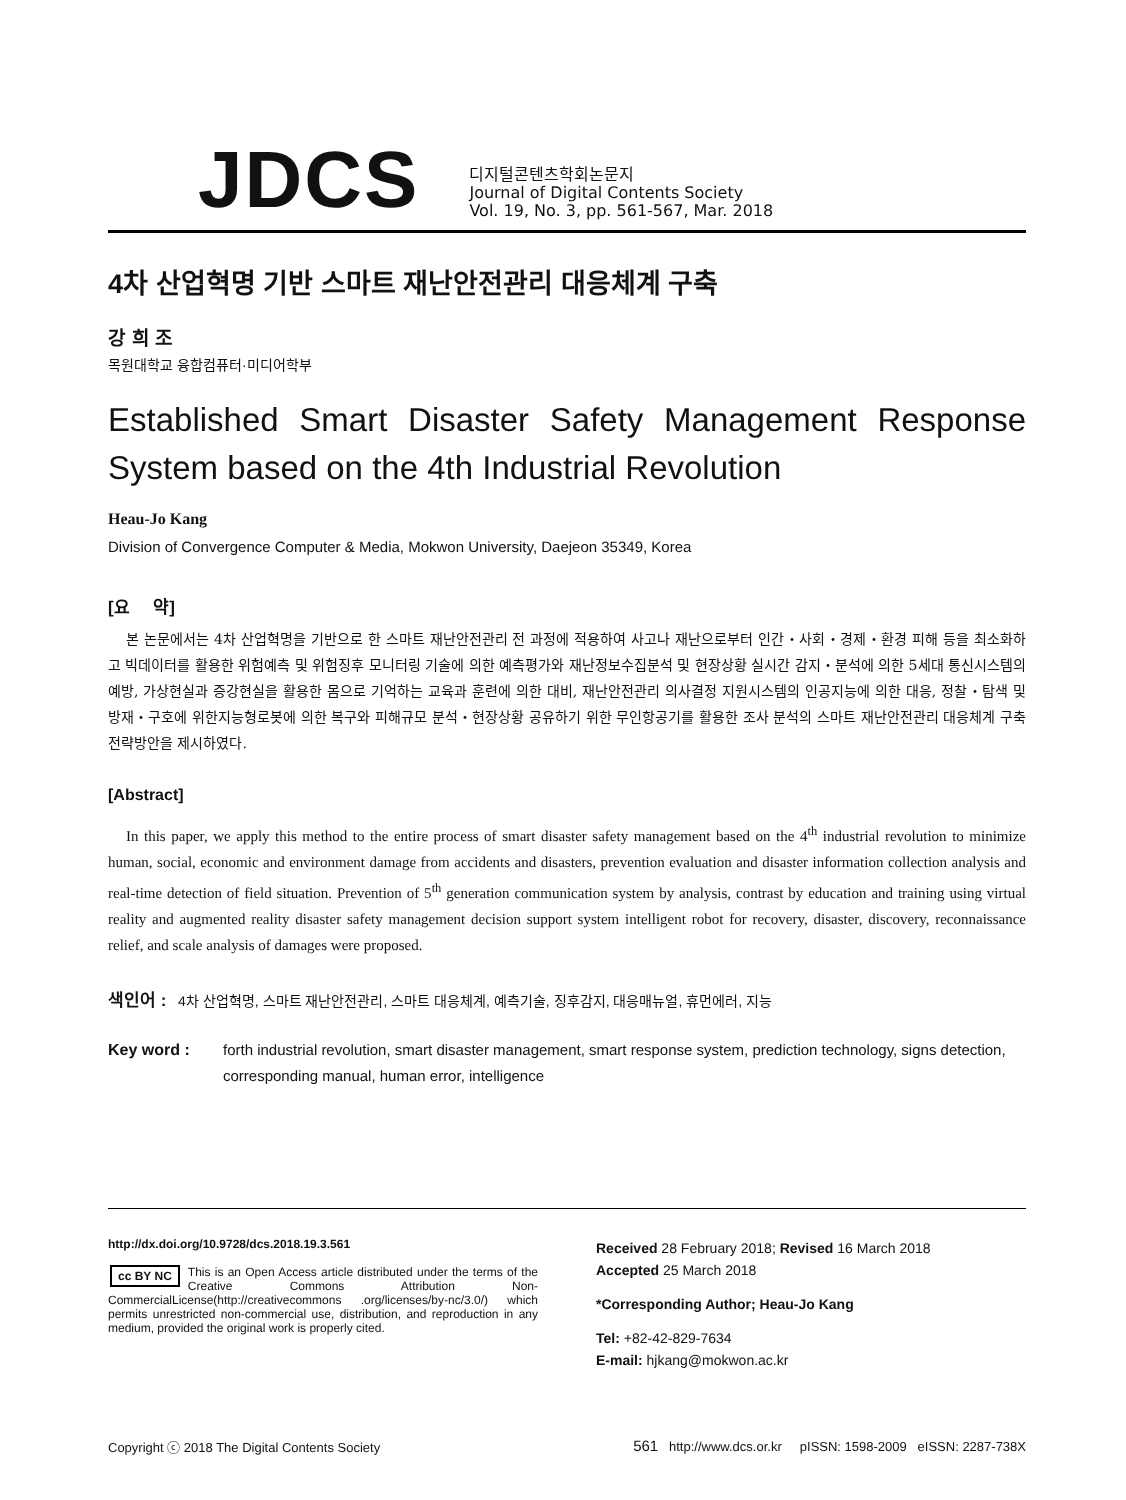JDCS
디지털콘텐츠학회논문지
Journal of Digital Contents Society
Vol. 19, No. 3, pp. 561-567, Mar. 2018
4차 산업혁명 기반 스마트 재난안전관리 대응체계 구축
강 희 조
목원대학교 융합컴퓨터·미디어학부
Established Smart Disaster Safety Management Response System based on the 4th Industrial Revolution
Heau-Jo Kang
Division of Convergence Computer & Media, Mokwon University, Daejeon 35349, Korea
[요 약]
본 논문에서는 4차 산업혁명을 기반으로 한 스마트 재난안전관리 전 과정에 적용하여 사고나 재난으로부터 인간・사회・경제・환경 피해 등을 최소화하고 빅데이터를 활용한 위험예측 및 위험징후 모니터링 기술에 의한 예측평가와 재난정보수집분석 및 현장상황 실시간 감지・분석에 의한 5세대 통신시스템의 예방, 가상현실과 증강현실을 활용한 몸으로 기억하는 교육과 훈련에 의한 대비, 재난안전관리 의사결정 지원시스템의 인공지능에 의한 대응, 정찰・탐색 및 방재・구호에 위한지능형로봇에 의한 복구와 피해규모 분석・현장상황 공유하기 위한 무인항공기를 활용한 조사 분석의 스마트 재난안전관리 대응체계 구축 전략방안을 제시하였다.
[Abstract]
In this paper, we apply this method to the entire process of smart disaster safety management based on the 4<sup>th</sup> industrial revolution to minimize human, social, economic and environment damage from accidents and disasters, prevention evaluation and disaster information collection analysis and real-time detection of field situation. Prevention of 5<sup>th</sup> generation communication system by analysis, contrast by education and training using virtual reality and augmented reality disaster safety management decision support system intelligent robot for recovery, disaster, discovery, reconnaissance relief, and scale analysis of damages were proposed.
색인어 : 4차 산업혁명, 스마트 재난안전관리, 스마트 대응체계, 예측기술, 징후감지, 대응매뉴얼, 휴먼에러, 지능
Key word : forth industrial revolution, smart disaster management, smart response system, prediction technology, signs detection, corresponding manual, human error, intelligence
http://dx.doi.org/10.9728/dcs.2018.19.3.561
cc BY NC This is an Open Access article distributed under the terms of the Creative Commons Attribution Non-CommercialLicense(http://creativecommons .org/licenses/by-nc/3.0/) which permits unrestricted non-commercial use, distribution, and reproduction in any medium, provided the original work is properly cited.
Received 28 February 2018; Revised 16 March 2018
Accepted 25 March 2018
*Corresponding Author; Heau-Jo Kang
Tel: +82-42-829-7634
E-mail: hjkang@mokwon.ac.kr
Copyright ⓒ 2018 The Digital Contents Society 561 http://www.dcs.or.kr pISSN: 1598-2009 eISSN: 2287-738X